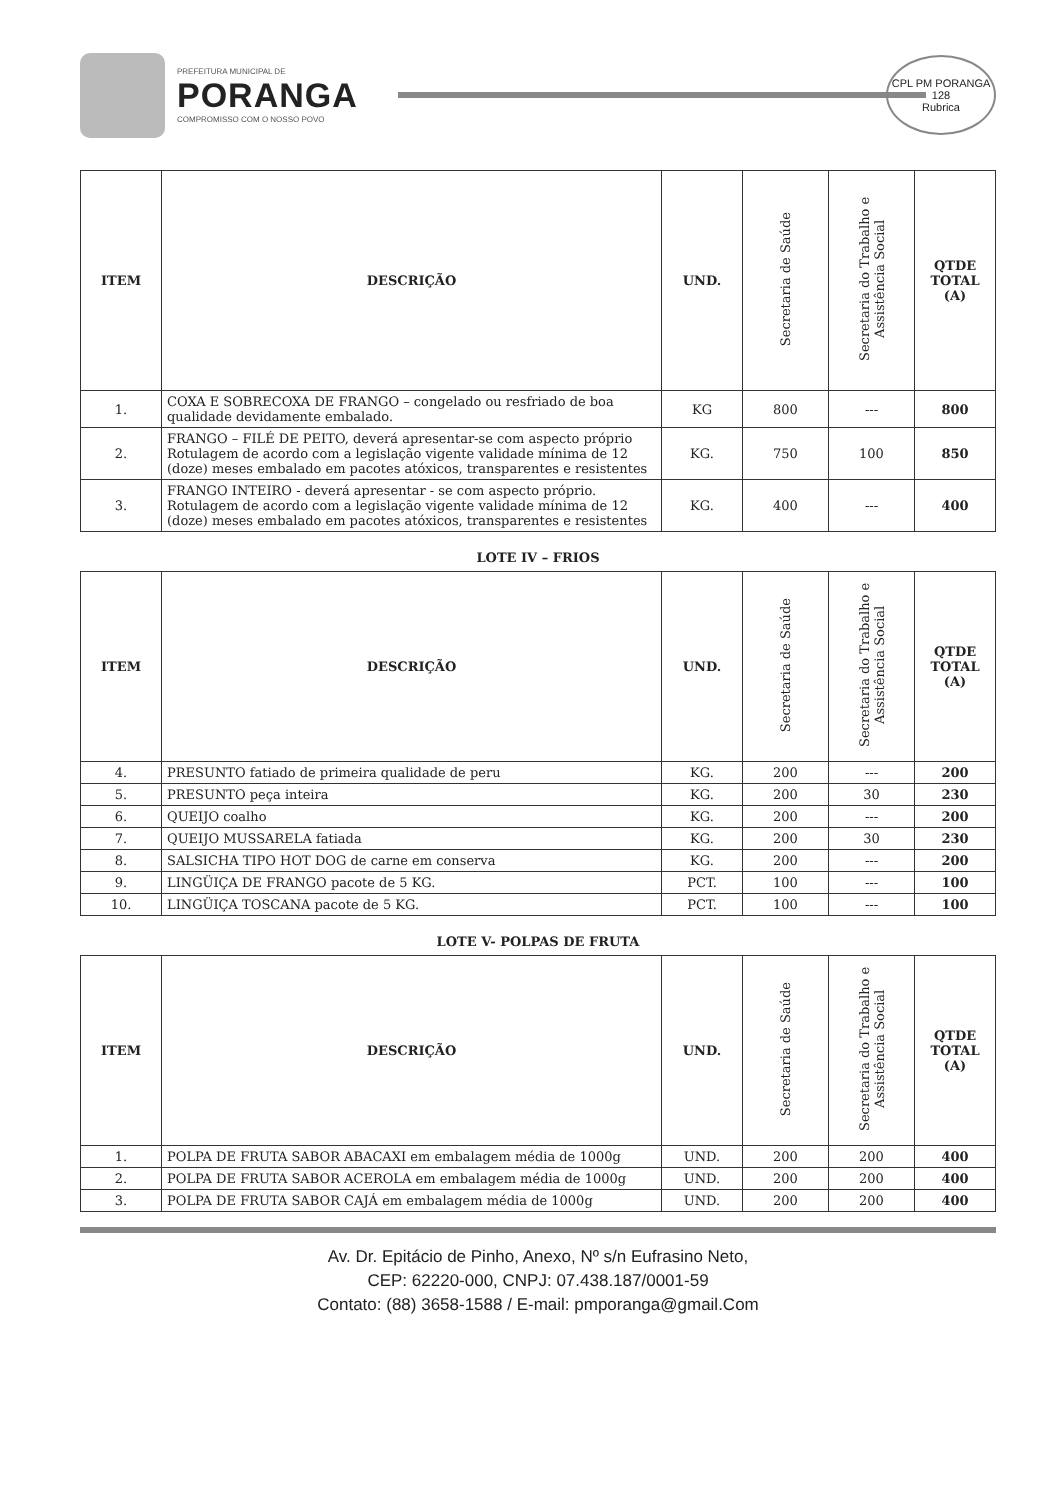PREFEITURA MUNICIPAL DE
PORANGA
COMPROMISSO COM O NOSSO POVO
CPL PM PORANGA
128
Rubrica
| ITEM | DESCRIÇÃO | UND. | Secretaria de Saúde | Secretaria do Trabalho e Assistência Social | QTDE TOTAL (A) |
| --- | --- | --- | --- | --- | --- |
| 1. | COXA E SOBRECOXA DE FRANGO – congelado ou resfriado de boa qualidade devidamente embalado. | KG | 800 | --- | 800 |
| 2. | FRANGO – FILÉ DE PEITO, deverá apresentar-se com aspecto próprio Rotulagem de acordo com a legislação vigente validade mínima de 12 (doze) meses embalado em pacotes atóxicos, transparentes e resistentes | KG. | 750 | 100 | 850 |
| 3. | FRANGO INTEIRO - deverá apresentar - se com aspecto próprio. Rotulagem de acordo com a legislação vigente validade mínima de 12 (doze) meses embalado em pacotes atóxicos, transparentes e resistentes | KG. | 400 | --- | 400 |
LOTE IV – FRIOS
| ITEM | DESCRIÇÃO | UND. | Secretaria de Saúde | Secretaria do Trabalho e Assistência Social | QTDE TOTAL (A) |
| --- | --- | --- | --- | --- | --- |
| 4. | PRESUNTO fatiado de primeira qualidade de peru | KG. | 200 | --- | 200 |
| 5. | PRESUNTO peça inteira | KG. | 200 | 30 | 230 |
| 6. | QUEIJO coalho | KG. | 200 | --- | 200 |
| 7. | QUEIJO MUSSARELA fatiada | KG. | 200 | 30 | 230 |
| 8. | SALSICHA TIPO HOT DOG de carne em conserva | KG. | 200 | --- | 200 |
| 9. | LINGÜIÇA DE FRANGO pacote de 5 KG. | PCT. | 100 | --- | 100 |
| 10. | LINGÜIÇA TOSCANA pacote de 5 KG. | PCT. | 100 | --- | 100 |
LOTE V- POLPAS DE FRUTA
| ITEM | DESCRIÇÃO | UND. | Secretaria de Saúde | Secretaria do Trabalho e Assistência Social | QTDE TOTAL (A) |
| --- | --- | --- | --- | --- | --- |
| 1. | POLPA DE FRUTA SABOR ABACAXI em embalagem média de 1000g | UND. | 200 | 200 | 400 |
| 2. | POLPA DE FRUTA SABOR ACEROLA em embalagem média de 1000g | UND. | 200 | 200 | 400 |
| 3. | POLPA DE FRUTA SABOR CAJÁ em embalagem média de 1000g | UND. | 200 | 200 | 400 |
Av. Dr. Epitácio de Pinho, Anexo, Nº s/n Eufrasino Neto,
CEP: 62220-000, CNPJ: 07.438.187/0001-59
Contato: (88) 3658-1588 / E-mail: pmporanga@gmail.Com